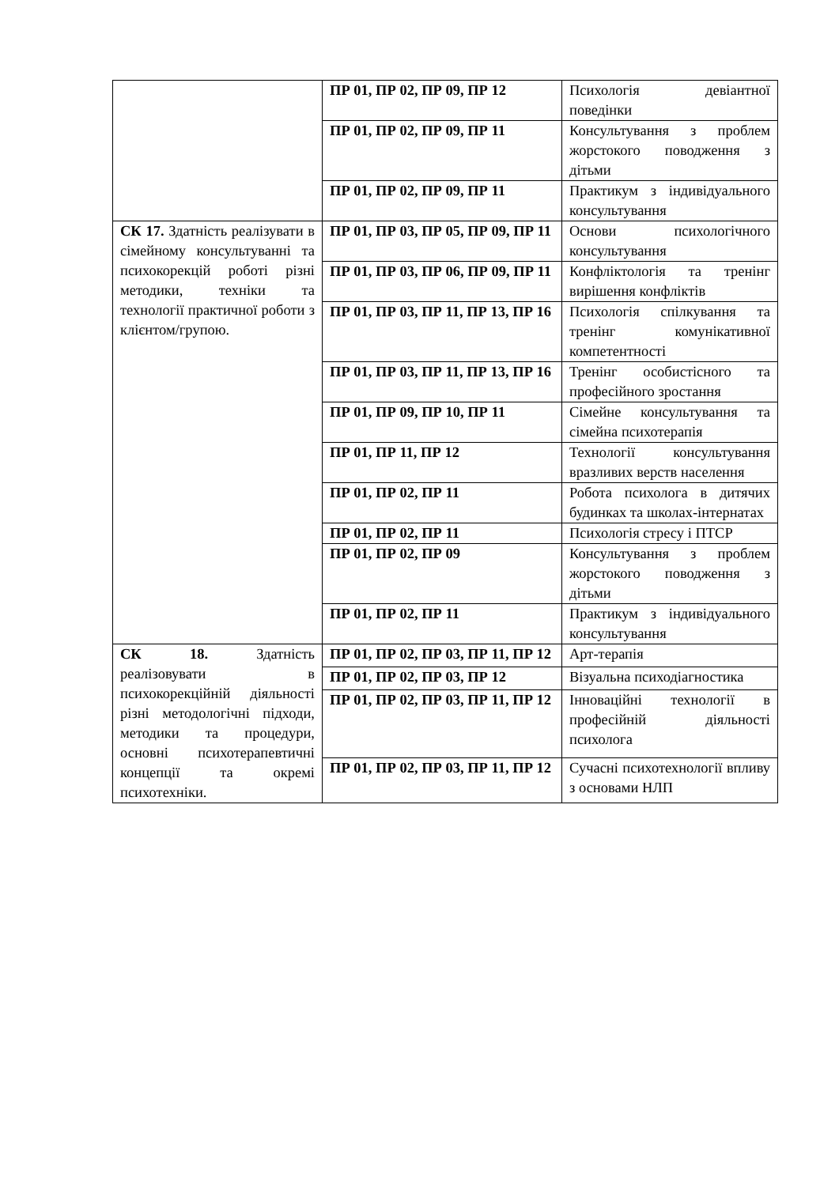| | ПР 01, ПР 02, ПР 09, ПР 12 | Психологія девіантної поведінки |
| | ПР 01, ПР 02, ПР 09, ПР 11 | Консультування з проблем жорстокого поводження з дітьми |
| | ПР 01, ПР 02, ПР 09, ПР 11 | Практикум з індивідуального консультування |
| СК 17. Здатність реалізувати в сімейному консультуванні та психокорекцій роботі різні методики, техніки та технології практичної роботи з клієнтом/групою. | ПР 01, ПР 03, ПР 05, ПР 09, ПР 11 | Основи психологічного консультування |
| | ПР 01, ПР 03, ПР 06, ПР 09, ПР 11 | Конфліктологія та тренінг вирішення конфліктів |
| | ПР 01, ПР 03, ПР 11, ПР 13, ПР 16 | Психологія спілкування та тренінг комунікативної компетентності |
| | ПР 01, ПР 03, ПР 11, ПР 13, ПР 16 | Тренінг особистісного та професійного зростання |
| | ПР 01, ПР 09, ПР 10, ПР 11 | Сімейне консультування та сімейна психотерапія |
| | ПР 01, ПР 11, ПР 12 | Технології консультування вразливих верств населення |
| | ПР 01, ПР 02, ПР 11 | Робота психолога в дитячих будинках та школах-інтернатах |
| | ПР 01, ПР 02, ПР 11 | Психологія стресу і ПТСР |
| | ПР 01, ПР 02, ПР 09 | Консультування з проблем жорстокого поводження з дітьми |
| | ПР 01, ПР 02, ПР 11 | Практикум з індивідуального консультування |
| СК 18. Здатність реалізовувати в психокорекційній діяльності різні методологічні підходи, методики та процедури, основні психотерапевтичні концепції та окремі психотехніки. | ПР 01, ПР 02, ПР 03, ПР 11, ПР 12 | Арт-терапія |
| | ПР 01, ПР 02, ПР 03, ПР 12 | Візуальна психодіагностика |
| | ПР 01, ПР 02, ПР 03, ПР 11, ПР 12 | Інноваційні технології в професійній діяльності психолога |
| | ПР 01, ПР 02, ПР 03, ПР 11, ПР 12 | Сучасні психотехнології впливу з основами НЛП |